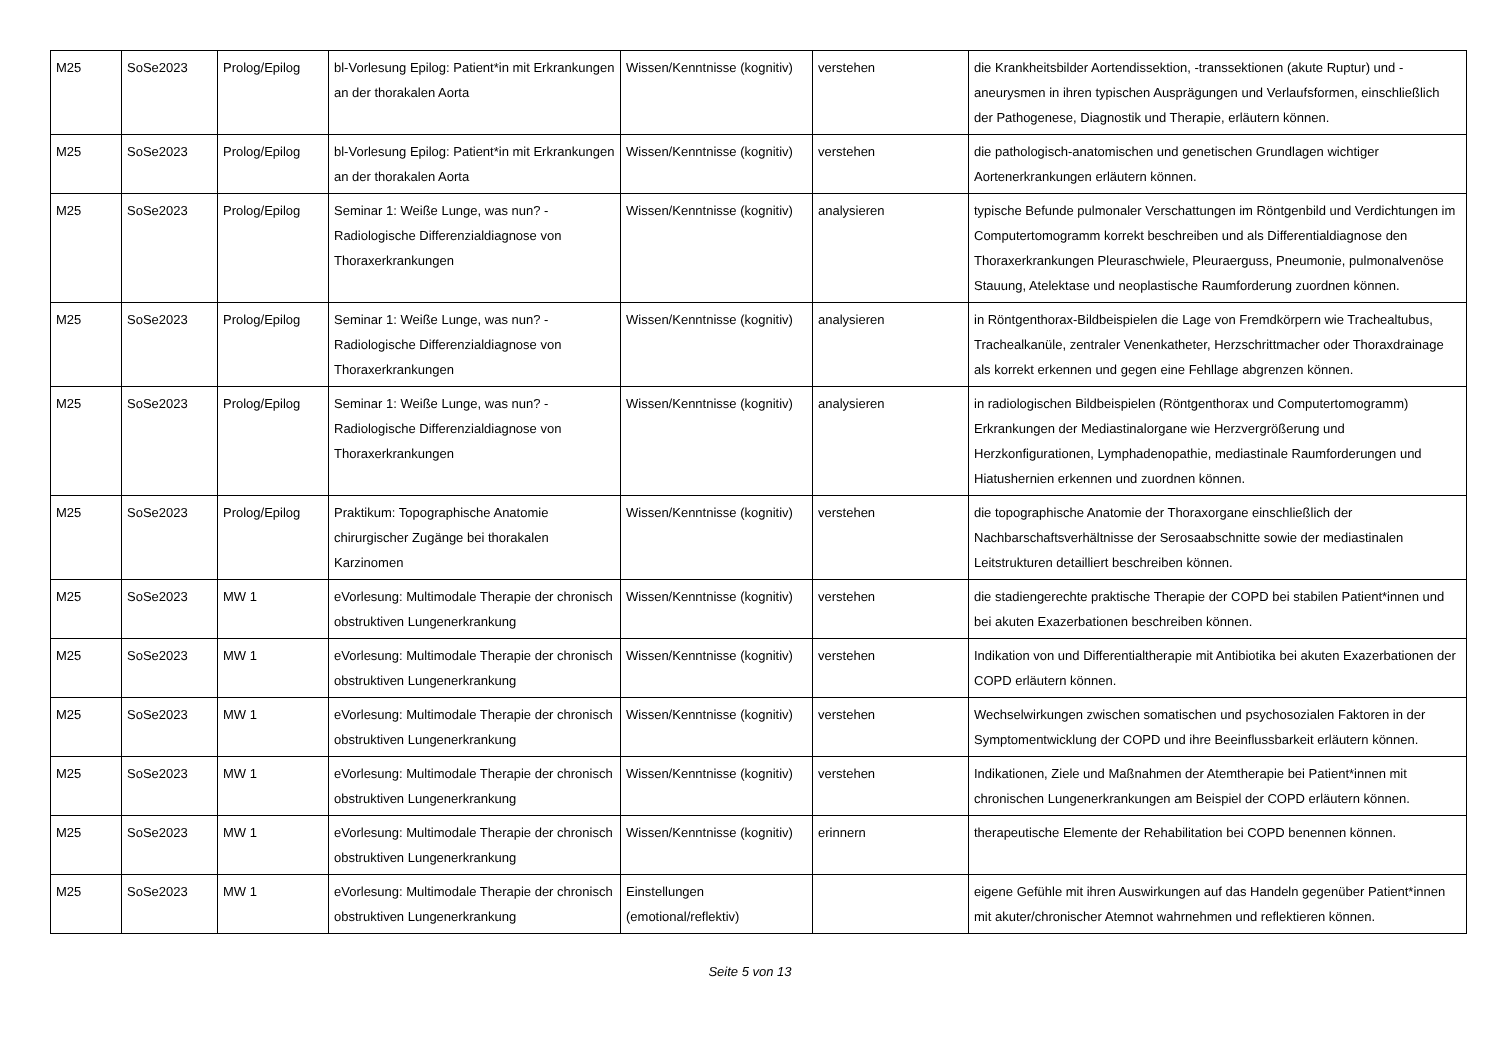| M25 | SoSe2023 | Prolog/Epilog | bl-Vorlesung Epilog: Patient*in mit Erkrankungen an der thorakalen Aorta | Wissen/Kenntnisse (kognitiv) | verstehen | die Krankheitsbilder Aortendissektion, -transsektionen (akute Ruptur) und -aneurysmen in ihren typischen Ausprägungen und Verlaufsformen, einschließlich der Pathogenese, Diagnostik und Therapie, erläutern können. |
| M25 | SoSe2023 | Prolog/Epilog | bl-Vorlesung Epilog: Patient*in mit Erkrankungen an der thorakalen Aorta | Wissen/Kenntnisse (kognitiv) | verstehen | die pathologisch-anatomischen und genetischen Grundlagen wichtiger Aortenerkrankungen erläutern können. |
| M25 | SoSe2023 | Prolog/Epilog | Seminar 1: Weiße Lunge, was nun? - Radiologische Differenzialdiagnose von Thoraxerkrankungen | Wissen/Kenntnisse (kognitiv) | analysieren | typische Befunde pulmonaler Verschattungen im Röntgenbild und Verdichtungen im Computertomogramm korrekt beschreiben und als Differentialdiagnose den Thoraxerkrankungen Pleuraschwiele, Pleuraerguss, Pneumonie, pulmonalvenöse Stauung, Atelektase und neoplastische Raumforderung zuordnen können. |
| M25 | SoSe2023 | Prolog/Epilog | Seminar 1: Weiße Lunge, was nun? - Radiologische Differenzialdiagnose von Thoraxerkrankungen | Wissen/Kenntnisse (kognitiv) | analysieren | in Röntgenthorax-Bildbeispielen die Lage von Fremdkörpern wie Trachealtubus, Trachealkanüle, zentraler Venenkatheter, Herzschrittmacher oder Thoraxdrainage als korrekt erkennen und gegen eine Fehllage abgrenzen können. |
| M25 | SoSe2023 | Prolog/Epilog | Seminar 1: Weiße Lunge, was nun? - Radiologische Differenzialdiagnose von Thoraxerkrankungen | Wissen/Kenntnisse (kognitiv) | analysieren | in radiologischen Bildbeispielen (Röntgenthorax und Computertomogramm) Erkrankungen der Mediastinalorgane wie Herzvergrößerung und Herzkonfigurationen, Lymphadenopathie, mediastinale Raumforderungen und Hiatushernien erkennen und zuordnen können. |
| M25 | SoSe2023 | Prolog/Epilog | Praktikum: Topographische Anatomie chirurgischer Zugänge bei thorakalen Karzinomen | Wissen/Kenntnisse (kognitiv) | verstehen | die topographische Anatomie der Thoraxorgane einschließlich der Nachbarschaftsverhältnisse der Serosaabschnitte sowie der mediastinalen Leitstrukturen detailliert beschreiben können. |
| M25 | SoSe2023 | MW 1 | eVorlesung: Multimodale Therapie der chronisch obstruktiven Lungenerkrankung | Wissen/Kenntnisse (kognitiv) | verstehen | die stadiengerechte praktische Therapie der COPD bei stabilen Patient*innen und bei akuten Exazerbationen beschreiben können. |
| M25 | SoSe2023 | MW 1 | eVorlesung: Multimodale Therapie der chronisch obstruktiven Lungenerkrankung | Wissen/Kenntnisse (kognitiv) | verstehen | Indikation von und Differentialtherapie mit Antibiotika bei akuten Exazerbationen der COPD erläutern können. |
| M25 | SoSe2023 | MW 1 | eVorlesung: Multimodale Therapie der chronisch obstruktiven Lungenerkrankung | Wissen/Kenntnisse (kognitiv) | verstehen | Wechselwirkungen zwischen somatischen und psychosozialen Faktoren in der Symptomentwicklung der COPD und ihre Beeinflussbarkeit erläutern können. |
| M25 | SoSe2023 | MW 1 | eVorlesung: Multimodale Therapie der chronisch obstruktiven Lungenerkrankung | Wissen/Kenntnisse (kognitiv) | verstehen | Indikationen, Ziele und Maßnahmen der Atemtherapie bei Patient*innen mit chronischen Lungenerkrankungen am Beispiel der COPD erläutern können. |
| M25 | SoSe2023 | MW 1 | eVorlesung: Multimodale Therapie der chronisch obstruktiven Lungenerkrankung | Wissen/Kenntnisse (kognitiv) | erinnern | therapeutische Elemente der Rehabilitation bei COPD benennen können. |
| M25 | SoSe2023 | MW 1 | eVorlesung: Multimodale Therapie der chronisch obstruktiven Lungenerkrankung | Einstellungen (emotional/reflektiv) | | eigene Gefühle mit ihren Auswirkungen auf das Handeln gegenüber Patient*innen mit akuter/chronischer Atemnot wahrnehmen und reflektieren können. |
Seite 5 von 13